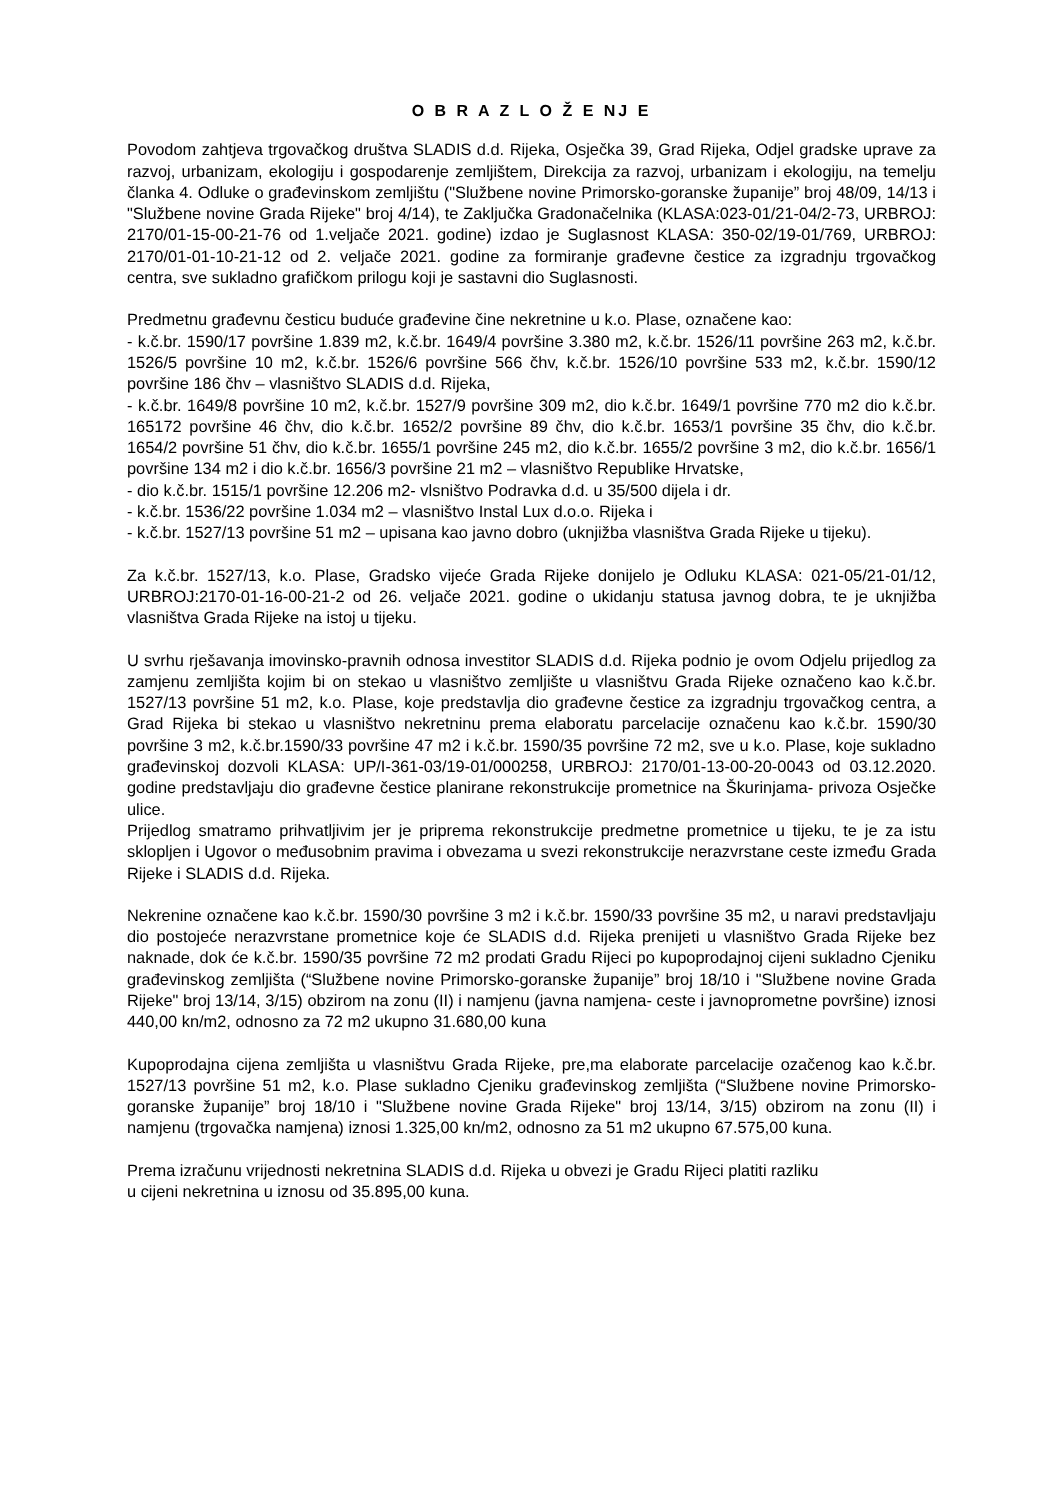O B R A Z L O Ž E NJ E
Povodom zahtjeva trgovačkog društva SLADIS d.d. Rijeka, Osječka 39, Grad Rijeka, Odjel gradske uprave za razvoj, urbanizam, ekologiju i gospodarenje zemljištem, Direkcija za razvoj, urbanizam i ekologiju, na temelju članka 4. Odluke o građevinskom zemljištu ("Službene novine Primorsko-goranske županije” broj 48/09, 14/13 i "Službene novine Grada Rijeke" broj 4/14), te Zaključka Gradonačelnika (KLASA:023-01/21-04/2-73, URBROJ: 2170/01-15-00-21-76 od 1.veljače 2021. godine) izdao je Suglasnost KLASA: 350-02/19-01/769, URBROJ: 2170/01-01-10-21-12 od 2. veljače 2021. godine za formiranje građevne čestice za izgradnju trgovačkog centra, sve sukladno grafičkom prilogu koji je sastavni dio Suglasnosti.
Predmetnu građevnu česticu buduće građevine čine nekretnine u k.o. Plase, označene kao:
- k.č.br. 1590/17 površine 1.839 m2, k.č.br. 1649/4 površine 3.380 m2, k.č.br. 1526/11 površine 263 m2, k.č.br. 1526/5 površine 10 m2, k.č.br. 1526/6 površine 566 čhv, k.č.br. 1526/10 površine 533 m2, k.č.br. 1590/12 površine 186 čhv – vlasništvo SLADIS d.d. Rijeka,
- k.č.br. 1649/8 površine 10 m2, k.č.br. 1527/9 površine 309 m2, dio k.č.br. 1649/1 površine 770 m2 dio k.č.br. 165172 površine 46 čhv, dio k.č.br. 1652/2 površine 89 čhv, dio k.č.br. 1653/1 površine 35 čhv, dio k.č.br. 1654/2 površine 51 čhv, dio k.č.br. 1655/1 površine 245 m2, dio k.č.br. 1655/2 površine 3 m2, dio k.č.br. 1656/1 površine 134 m2 i dio k.č.br. 1656/3 površine 21 m2 – vlasništvo Republike Hrvatske,
- dio k.č.br. 1515/1 površine 12.206 m2- vlsništvo Podravka d.d. u 35/500 dijela i dr.
- k.č.br. 1536/22 površine 1.034 m2 – vlasništvo Instal Lux d.o.o. Rijeka i
- k.č.br. 1527/13 površine 51 m2 – upisana kao javno dobro (uknjižba vlasništva Grada Rijeke u tijeku).
Za k.č.br. 1527/13, k.o. Plase, Gradsko vijeće Grada Rijeke donijelo je Odluku KLASA: 021-05/21-01/12, URBROJ:2170-01-16-00-21-2 od 26. veljače 2021. godine o ukidanju statusa javnog dobra, te je uknjižba vlasništva Grada Rijeke na istoj u tijeku.
U svrhu rješavanja imovinsko-pravnih odnosa investitor SLADIS d.d. Rijeka podnio je ovom Odjelu prijedlog za zamjenu zemljišta kojim bi on stekao u vlasništvo zemljište u vlasništvu Grada Rijeke označeno kao k.č.br. 1527/13 površine 51 m2, k.o. Plase, koje predstavlja dio građevne čestice za izgradnju trgovačkog centra, a Grad Rijeka bi stekao u vlasništvo nekretninu prema elaboratu parcelacije označenu kao k.č.br. 1590/30 površine 3 m2, k.č.br.1590/33 površine 47 m2 i k.č.br. 1590/35 površine 72 m2, sve u k.o. Plase, koje sukladno građevinskoj dozvoli KLASA: UP/I-361-03/19-01/000258, URBROJ: 2170/01-13-00-20-0043 od 03.12.2020. godine predstavljaju dio građevne čestice planirane rekonstrukcije prometnice na Škurinjama- privoza Osječke ulice.
Prijedlog smatramo prihvatljivim jer je priprema rekonstrukcije predmetne prometnice u tijeku, te je za istu sklopljen i Ugovor o međusobnim pravima i obvezama u svezi rekonstrukcije nerazvrstane ceste između Grada Rijeke i SLADIS d.d. Rijeka.
Nekrenine označene kao k.č.br. 1590/30 površine 3 m2 i k.č.br. 1590/33 površine 35 m2, u naravi predstavljaju dio postojeće nerazvrstane prometnice koje će SLADIS d.d. Rijeka prenijeti u vlasništvo Grada Rijeke bez naknade, dok će k.č.br. 1590/35 površine 72 m2 prodati Gradu Rijeci po kupoprodajnoj cijeni sukladno Cjeniku građevinskog zemljišta (“Službene novine Primorsko-goranske županije” broj 18/10 i "Službene novine Grada Rijeke" broj 13/14, 3/15) obzirom na zonu (II) i namjenu (javna namjena- ceste i javnoprometne površine) iznosi 440,00 kn/m2, odnosno za 72 m2 ukupno 31.680,00 kuna
Kupoprodajna cijena zemljišta u vlasništvu Grada Rijeke, pre,ma elaborate parcelacije ozačenog kao k.č.br. 1527/13 površine 51 m2, k.o. Plase sukladno Cjeniku građevinskog zemljišta (“Službene novine Primorsko-goranske županije” broj 18/10 i "Službene novine Grada Rijeke" broj 13/14, 3/15) obzirom na zonu (II) i namjenu (trgovačka namjena) iznosi 1.325,00 kn/m2, odnosno za 51 m2 ukupno 67.575,00 kuna.
Prema izračunu vrijednosti nekretnina SLADIS d.d. Rijeka u obvezi je Gradu Rijeci platiti razliku
u cijeni nekretnina u iznosu od 35.895,00 kuna.